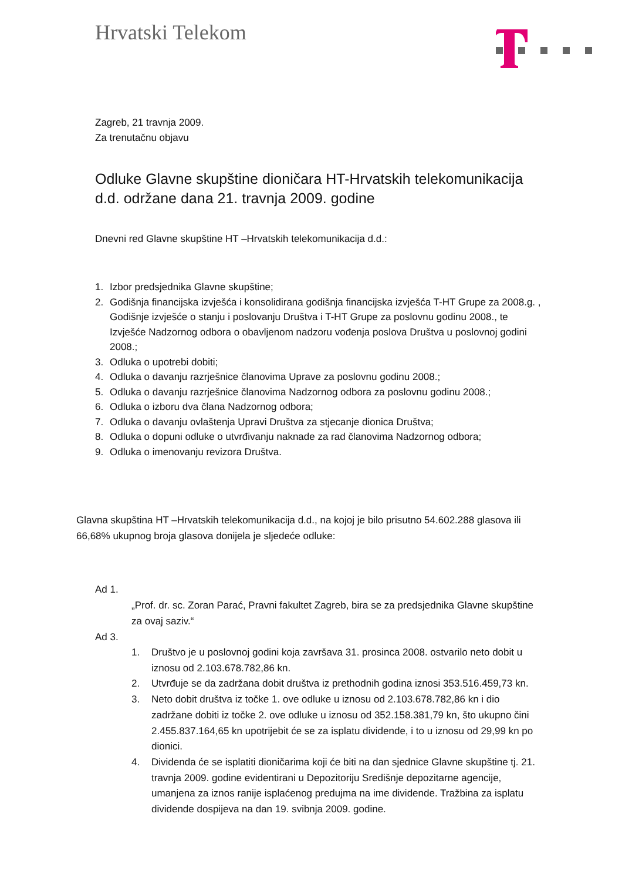Hrvatski Telekom
Zagreb, 21 travnja 2009.
Za trenutačnu objavu
Odluke Glavne skupštine dioničara HT-Hrvatskih telekomunikacija d.d. održane dana 21. travnja 2009. godine
Dnevni red Glavne skupštine HT –Hrvatskih telekomunikacija d.d.:
1. Izbor predsjednika Glavne skupštine;
2. Godišnja financijska izvješća i konsolidirana godišnja financijska izvješća T-HT Grupe za 2008.g. , Godišnje izvješće o stanju i poslovanju Društva i T-HT Grupe za poslovnu godinu 2008., te Izvješće Nadzornog odbora o obavljenom nadzoru vođenja poslova Društva u poslovnoj godini 2008.;
3. Odluka o upotrebi dobiti;
4. Odluka o davanju razrješnice članovima Uprave za poslovnu godinu 2008.;
5. Odluka o davanju razrješnice članovima Nadzornog odbora za poslovnu godinu 2008.;
6. Odluka o izboru dva člana Nadzornog odbora;
7. Odluka o davanju ovlaštenja Upravi Društva za stjecanje dionica Društva;
8. Odluka o dopuni odluke o utvrđivanju naknade za rad članovima Nadzornog odbora;
9. Odluka o imenovanju revizora Društva.
Glavna skupština HT –Hrvatskih telekomunikacija d.d., na kojoj je bilo prisutno 54.602.288 glasova ili 66,68% ukupnog broja glasova donijela je sljedeće odluke:
Ad 1.
„Prof. dr. sc. Zoran Parać, Pravni fakultet Zagreb, bira se za predsjednika Glavne skupštine za ovaj saziv.“
Ad 3.
1. Društvo je u poslovnoj godini koja završava 31. prosinca 2008. ostvarilo neto dobit u iznosu od 2.103.678.782,86 kn.
2. Utvrđuje se da zadržana dobit društva iz prethodnih godina iznosi 353.516.459,73 kn.
3. Neto dobit društva iz točke 1. ove odluke u iznosu od 2.103.678.782,86 kn i dio zadržane dobiti iz točke 2. ove odluke u iznosu od 352.158.381,79 kn, što ukupno čini 2.455.837.164,65 kn upotrijebit će se za isplatu dividende, i to u iznosu od 29,99 kn po dionici.
4. Dividenda će se isplatiti dioničarima koji će biti na dan sjednice Glavne skupštine tj. 21. travnja 2009. godine evidentirani u Depozitoriju Središnje depozitarne agencije, umanjena za iznos ranije isplaćenog predujma na ime dividende. Tražbina za isplatu dividende dospijeva na dan 19. svibnja 2009. godine.